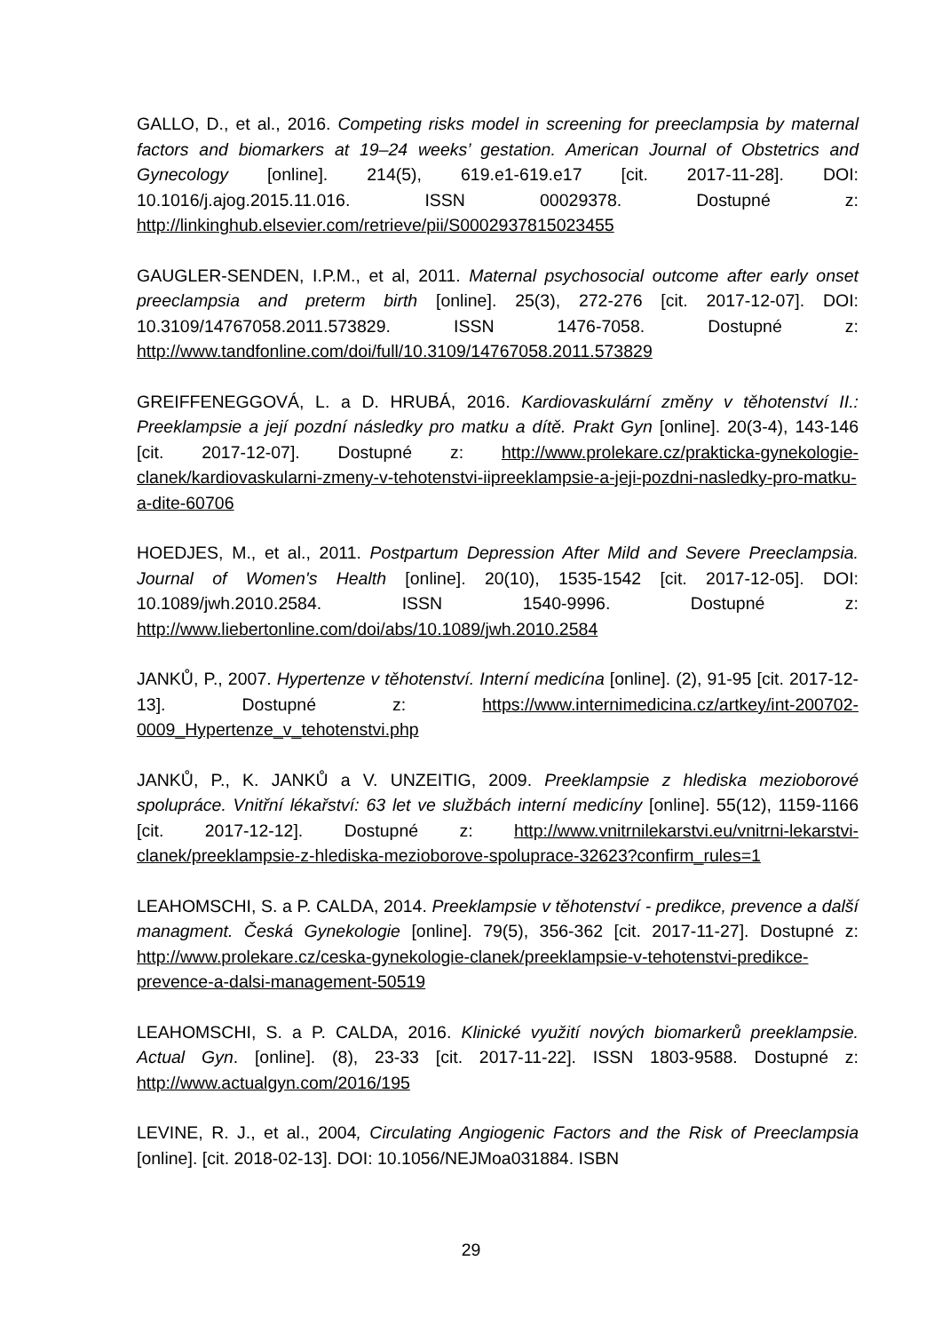GALLO, D., et al., 2016. Competing risks model in screening for preeclampsia by maternal factors and biomarkers at 19–24 weeks’ gestation. American Journal of Obstetrics and Gynecology [online]. 214(5), 619.e1-619.e17 [cit. 2017-11-28]. DOI: 10.1016/j.ajog.2015.11.016. ISSN 00029378. Dostupné z: http://linkinghub.elsevier.com/retrieve/pii/S0002937815023455
GAUGLER-SENDEN, I.P.M., et al, 2011. Maternal psychosocial outcome after early onset preeclampsia and preterm birth [online]. 25(3), 272-276 [cit. 2017-12-07]. DOI: 10.3109/14767058.2011.573829. ISSN 1476-7058. Dostupné z: http://www.tandfonline.com/doi/full/10.3109/14767058.2011.573829
GREIFFENEGGOVÁ, L. a D. HRUBÁ, 2016. Kardiovaskulární změny v těhotenství II.: Preeklampsie a její pozdní následky pro matku a dítě. Prakt Gyn [online]. 20(3-4), 143-146 [cit. 2017-12-07]. Dostupné z: http://www.prolekare.cz/prakticka-gynekologie-clanek/kardiovaskularni-zmeny-v-tehotenstvi-iipreeklampsie-a-jeji-pozdni-nasledky-pro-matku-a-dite-60706
HOEDJES, M., et al., 2011. Postpartum Depression After Mild and Severe Preeclampsia. Journal of Women's Health [online]. 20(10), 1535-1542 [cit. 2017-12-05]. DOI: 10.1089/jwh.2010.2584. ISSN 1540-9996. Dostupné z: http://www.liebertonline.com/doi/abs/10.1089/jwh.2010.2584
JANKŮ, P., 2007. Hypertenze v těhotenství. Interní medicína [online]. (2), 91-95 [cit. 2017-12-13]. Dostupné z: https://www.internimedicina.cz/artkey/int-200702-0009_Hypertenze_v_tehotenstvi.php
JANKŮ, P., K. JANKŮ a V. UNZEITIG, 2009. Preeklampsie z hlediska mezioborové spolupráce. Vnitřní lékařství: 63 let ve službách interní medicíny [online]. 55(12), 1159-1166 [cit. 2017-12-12]. Dostupné z: http://www.vnitrnilekarstvi.eu/vnitrni-lekarstvi-clanek/preeklampsie-z-hlediska-mezioborove-spoluprace-32623?confirm_rules=1
LEAHOMSCHI, S. a P. CALDA, 2014. Preeklampsie v těhotenství - predikce, prevence a další managment. Česká Gynekologie [online]. 79(5), 356-362 [cit. 2017-11-27]. Dostupné z: http://www.prolekare.cz/ceska-gynekologie-clanek/preeklampsie-v-tehotenstvi-predikce-prevence-a-dalsi-management-50519
LEAHOMSCHI, S. a P. CALDA, 2016. Klinické využití nových biomarkerů preeklampsie. Actual Gyn. [online]. (8), 23-33 [cit. 2017-11-22]. ISSN 1803-9588. Dostupné z: http://www.actualgyn.com/2016/195
LEVINE, R. J., et al., 2004, Circulating Angiogenic Factors and the Risk of Preeclampsia [online]. [cit. 2018-02-13]. DOI: 10.1056/NEJMoa031884. ISBN
29